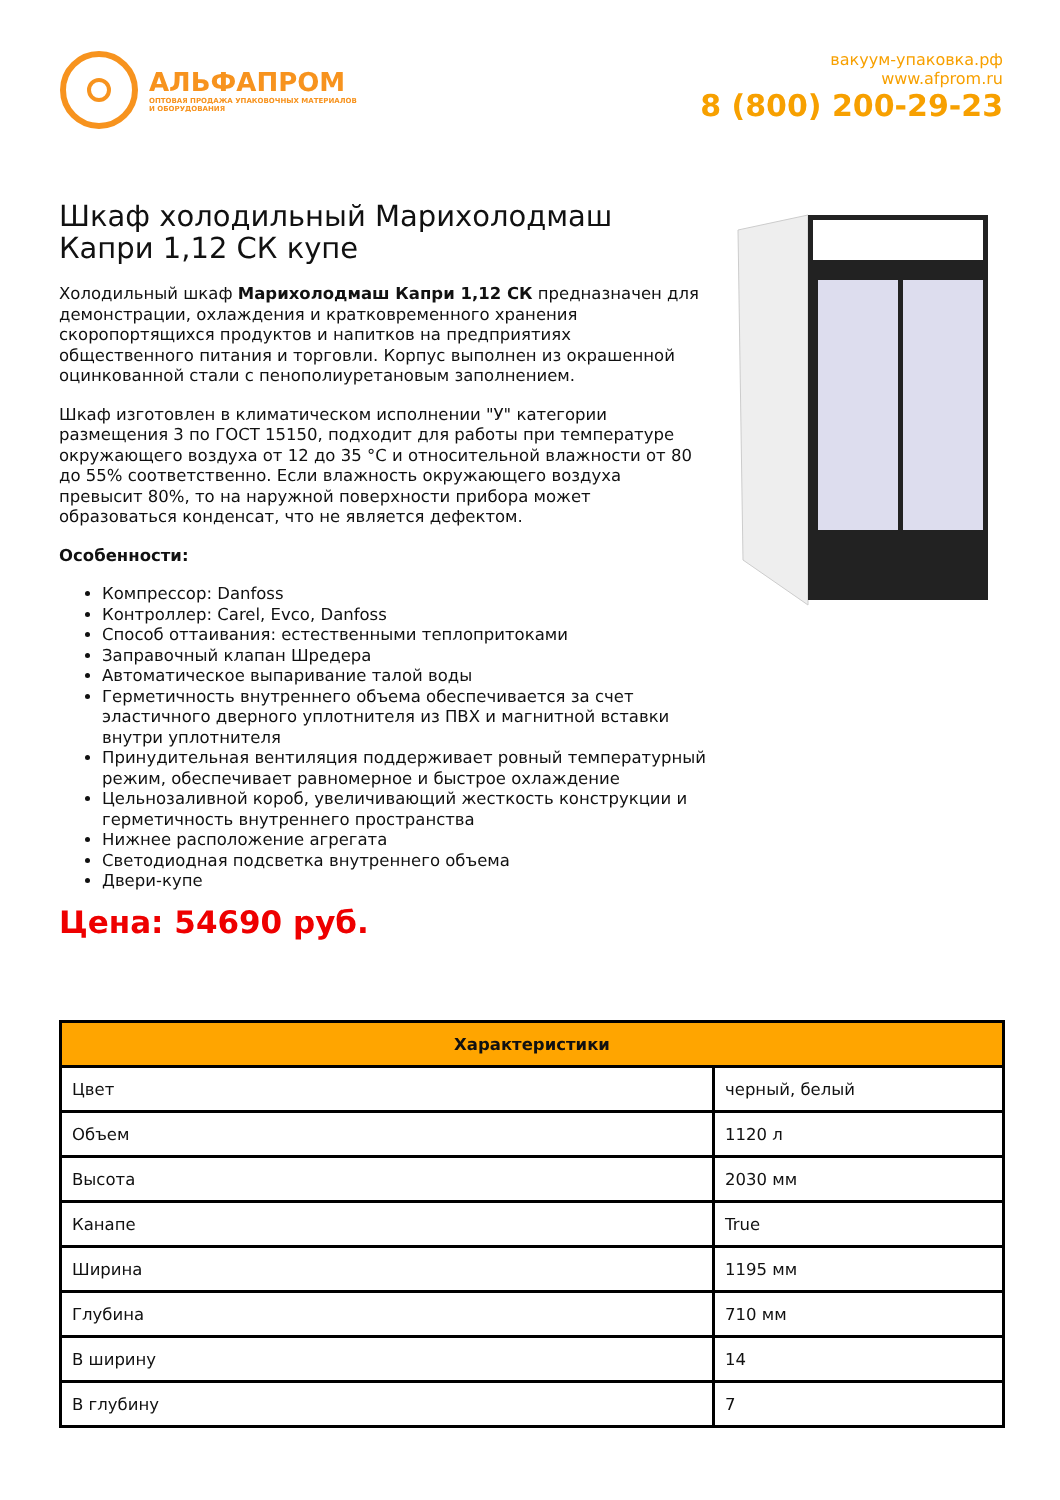АЛЬФАПРОМ
ОПТОВАЯ ПРОДАЖА УПАКОВОЧНЫХ МАТЕРИАЛОВ
И ОБОРУДОВАНИЯ
вакуум-упаковка.рф
www.afprom.ru
8 (800) 200-29-23
Шкаф холодильный Марихолодмаш Капри 1,12 СК купе
Холодильный шкаф Марихолодмаш Капри 1,12 СК предназначен для демонстрации, охлаждения и кратковременного хранения скоропортящихся продуктов и напитков на предприятиях общественного питания и торговли. Корпус выполнен из окрашенной оцинкованной стали с пенополиуретановым заполнением.
Шкаф изготовлен в климатическом исполнении "У" категории размещения 3 по ГОСТ 15150, подходит для работы при температуре окружающего воздуха от 12 до 35 °С и относительной влажности от 80 до 55% соответственно. Если влажность окружающего воздуха превысит 80%, то на наружной поверхности прибора может образоваться конденсат, что не является дефектом.
Особенности:
Компрессор: Danfoss
Контроллер: Carel, Evco, Danfoss
Способ оттаивания: естественными теплопритоками
Заправочный клапан Шредера
Автоматическое выпаривание талой воды
Герметичность внутреннего объема обеспечивается за счет эластичного дверного уплотнителя из ПВХ и магнитной вставки внутри уплотнителя
Принудительная вентиляция поддерживает ровный температурный режим, обеспечивает равномерное и быстрое охлаждение
Цельнозаливной короб, увеличивающий жесткость конструкции и герметичность внутреннего пространства
Нижнее расположение агрегата
Светодиодная подсветка внутреннего объема
Двери-купе
Цена: 54690 руб.
| Характеристики | |
| --- | --- |
| Цвет | черный, белый |
| Объем | 1120 л |
| Высота | 2030 мм |
| Канапе | True |
| Ширина | 1195 мм |
| Глубина | 710 мм |
| В ширину | 14 |
| В глубину | 7 |